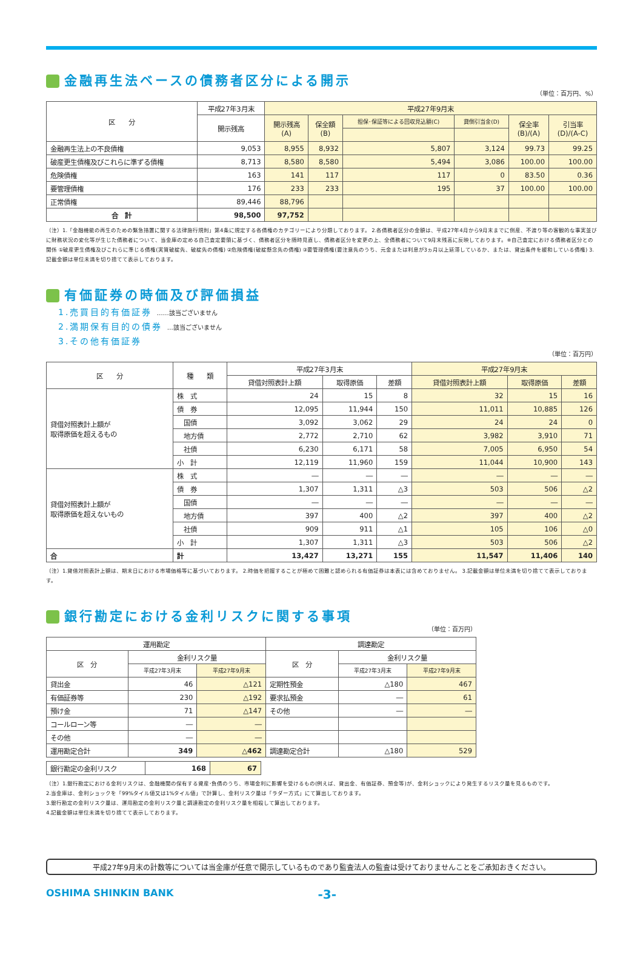金融再生法ベースの債務者区分による開示
（単位：百万円、%）
| 区 分 | 平成27年3月末 | 平成27年9月末 | | | | | |
| --- | --- | --- | --- | --- | --- | --- | --- |
| | 開示残高 | 開示残高 (A) | 保全額 (B) | 担保･保証等による回収見込額(C) | 貸倒引当金(D) | 保全率 (B)/(A) | 引当率 (D)/(A-C) |
| 金融再生法上の不良債権 | 9,053 | 8,955 | 8,932 | 5,807 | 3,124 | 99.73 | 99.25 |
| 破産更生債権及びこれらに準ずる債権 | 8,713 | 8,580 | 8,580 | 5,494 | 3,086 | 100.00 | 100.00 |
| 危険債権 | 163 | 141 | 117 | 117 | 0 | 83.50 | 0.36 |
| 要管理債権 | 176 | 233 | 233 | 195 | 37 | 100.00 | 100.00 |
| 正常債権 | 89,446 | 88,796 | | | | | |
| 合 計 | 98,500 | 97,752 | | | | | |
（注）1.「金融機能の再生のための緊急措置に関する法律施行規則」第4条に規定する各債権のカテゴリーにより分類しております。 2.各債務者区分の金額は、平成27年4月から9月末までに倒産、不渡り等の客観的な事実並びに財務状況の変化等が生じた債務者について、当金庫の定める自己査定要領に基づく、債務者区分を随時見直し、債務者区分を変更の上、全債務者について9月末残高に反映しております。※自己査定における債務者区分との関係 ①破産更生債権及びこれらに準じる債権(実質破綻先、破綻先の債権) ②危険債権(破綻懸念先の債権) ③要管理債権(要注意先のうち、元金または利息が3ヵ月以上延滞しているか、または、貸出条件を緩和している債権) 3.記載金額は単位未満を切り捨てて表示しております。
有価証券の時価及び評価損益
1.売買目的有価証券 ……該当ございません
2.満期保有目的の債券 …該当ございません
3.その他有価証券
（単位：百万円）
| 区 分 | 種 類 | 平成27年3月末 | | | 平成27年9月末 | | |
| --- | --- | --- | --- | --- | --- | --- | --- |
| | | 貸借対照表計上額 | 取得原価 | 差額 | 貸借対照表計上額 | 取得原価 | 差額 |
| 貸借対照表計上額が 取得原価を超えるもの | 株 式 | 24 | 15 | 8 | 32 | 15 | 16 |
| | 債 券 | 12,095 | 11,944 | 150 | 11,011 | 10,885 | 126 |
| | 国債 | 3,092 | 3,062 | 29 | 24 | 24 | 0 |
| | 地方債 | 2,772 | 2,710 | 62 | 3,982 | 3,910 | 71 |
| | 社債 | 6,230 | 6,171 | 58 | 7,005 | 6,950 | 54 |
| | 小 計 | 12,119 | 11,960 | 159 | 11,044 | 10,900 | 143 |
| 貸借対照表計上額が 取得原価を超えないもの | 株 式 | ― | ― | ― | ― | ― | ― |
| | 債 券 | 1,307 | 1,311 | △3 | 503 | 506 | △2 |
| | 国債 | ― | ― | ― | ― | ― | ― |
| | 地方債 | 397 | 400 | △2 | 397 | 400 | △2 |
| | 社債 | 909 | 911 | △1 | 105 | 106 | △0 |
| | 小 計 | 1,307 | 1,311 | △3 | 503 | 506 | △2 |
| 合 | 計 | 13,427 | 13,271 | 155 | 11,547 | 11,406 | 140 |
（注）1.貸借対照表計上額は、期末日における市場価格等に基づいております。 2.時価を把握することが極めて困難と認められる有価証券は本表には含めておりません。 3.記載金額は単位未満を切り捨てて表示しております。
銀行勘定における金利リスクに関する事項
（単位：百万円）
| 運用勘定 | | | 調達勘定 | | |
| --- | --- | --- | --- | --- | --- |
| 区 分 | 金利リスク量 | | 区 分 | 金利リスク量 | |
| | 平成27年3月末 | 平成27年9月末 | | 平成27年3月末 | 平成27年9月末 |
| 貸出金 | 46 | △121 | 定期性預金 | △180 | 467 |
| 有価証券等 | 230 | △192 | 要求払預金 | ― | 61 |
| 預け金 | 71 | △147 | その他 | ― | ― |
| コールローン等 | ― | ― | | | |
| その他 | ― | ― | | | |
| 運用勘定合計 | 349 | △462 | 調達勘定合計 | △180 | 529 |
| 銀行勘定の金利リスク | 168 | 67 |
（注）1.銀行勘定における金利リスクは、金融機関の保有する資産･負債のうち、市場金利に影響を受けるもの(例えば、貸出金、有価証券、預金等)が、金利ショックにより発生するリスク量を見るものです。
2.当金庫は、金利ショックを「99%タイル値又は1%タイル値」で計算し、金利リスク量は「ラダー方式」にて算出しております。
3.銀行勘定の金利リスク量は、運用勘定の金利リスク量と調達勘定の金利リスク量を相殺して算出しております。
4.記載金額は単位未満を切り捨てて表示しております。
平成27年9月末の計数等については当金庫が任意で開示しているものであり監査法人の監査は受けておりませんことをご承知おきください。
OSHIMA SHINKIN BANK -3-